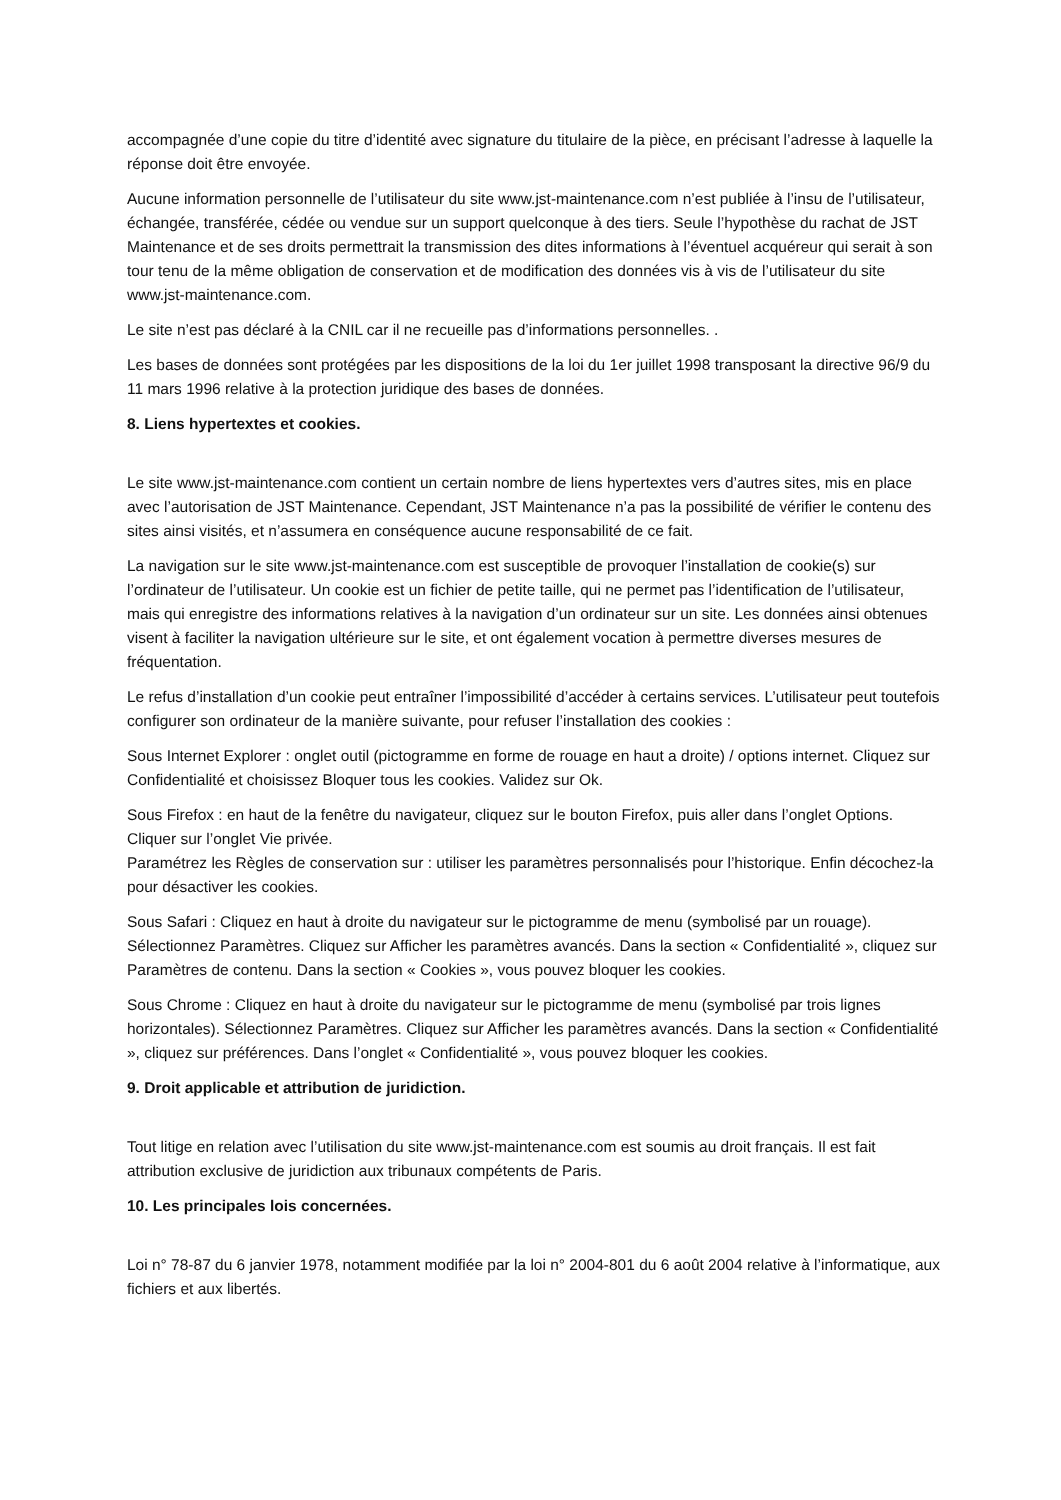accompagnée d’une copie du titre d’identité avec signature du titulaire de la pièce, en précisant l’adresse à laquelle la réponse doit être envoyée.
Aucune information personnelle de l’utilisateur du site www.jst-maintenance.com n’est publiée à l’insu de l’utilisateur, échangée, transférée, cédée ou vendue sur un support quelconque à des tiers. Seule l’hypothèse du rachat de JST Maintenance et de ses droits permettrait la transmission des dites informations à l’éventuel acquéreur qui serait à son tour tenu de la même obligation de conservation et de modification des données vis à vis de l’utilisateur du site www.jst-maintenance.com.
Le site n’est pas déclaré à la CNIL car il ne recueille pas d’informations personnelles. .
Les bases de données sont protégées par les dispositions de la loi du 1er juillet 1998 transposant la directive 96/9 du 11 mars 1996 relative à la protection juridique des bases de données.
8. Liens hypertextes et cookies.
Le site www.jst-maintenance.com contient un certain nombre de liens hypertextes vers d’autres sites, mis en place avec l’autorisation de JST Maintenance. Cependant, JST Maintenance n’a pas la possibilité de vérifier le contenu des sites ainsi visités, et n’assumera en conséquence aucune responsabilité de ce fait.
La navigation sur le site www.jst-maintenance.com est susceptible de provoquer l’installation de cookie(s) sur l’ordinateur de l’utilisateur. Un cookie est un fichier de petite taille, qui ne permet pas l’identification de l’utilisateur, mais qui enregistre des informations relatives à la navigation d’un ordinateur sur un site. Les données ainsi obtenues visent à faciliter la navigation ultérieure sur le site, et ont également vocation à permettre diverses mesures de fréquentation.
Le refus d’installation d’un cookie peut entraîner l’impossibilité d’accéder à certains services. L’utilisateur peut toutefois configurer son ordinateur de la manière suivante, pour refuser l’installation des cookies :
Sous Internet Explorer : onglet outil (pictogramme en forme de rouage en haut a droite) / options internet. Cliquez sur Confidentialité et choisissez Bloquer tous les cookies. Validez sur Ok.
Sous Firefox : en haut de la fenêtre du navigateur, cliquez sur le bouton Firefox, puis aller dans l’onglet Options. Cliquer sur l’onglet Vie privée.
Paramétrez les Règles de conservation sur : utiliser les paramètres personnalisés pour l’historique. Enfin décochez-la pour désactiver les cookies.
Sous Safari : Cliquez en haut à droite du navigateur sur le pictogramme de menu (symbolisé par un rouage). Sélectionnez Paramètres. Cliquez sur Afficher les paramètres avancés. Dans la section « Confidentialité », cliquez sur Paramètres de contenu. Dans la section « Cookies », vous pouvez bloquer les cookies.
Sous Chrome : Cliquez en haut à droite du navigateur sur le pictogramme de menu (symbolisé par trois lignes horizontales). Sélectionnez Paramètres. Cliquez sur Afficher les paramètres avancés. Dans la section « Confidentialité », cliquez sur préférences. Dans l’onglet « Confidentialité », vous pouvez bloquer les cookies.
9. Droit applicable et attribution de juridiction.
Tout litige en relation avec l’utilisation du site www.jst-maintenance.com est soumis au droit français. Il est fait attribution exclusive de juridiction aux tribunaux compétents de Paris.
10. Les principales lois concernées.
Loi n° 78-87 du 6 janvier 1978, notamment modifiée par la loi n° 2004-801 du 6 août 2004 relative à l’informatique, aux fichiers et aux libertés.